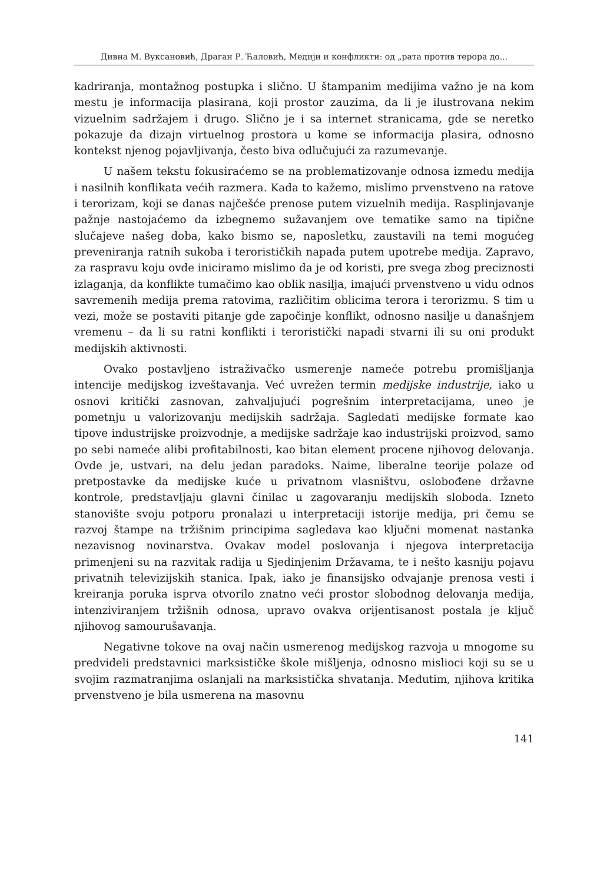Дивна М. Вуксановић, Драган Р. Ћаловић, Медији и конфликти: од „рата против терора до...
kadriranja, montažnog postupka i slično. U štampanim medijima važno je na kom mestu je informacija plasirana, koji prostor zauzima, da li je ilustrovana nekim vizuelnim sadržajem i drugo. Slično je i sa internet stranicama, gde se neretko pokazuje da dizajn virtuelnog prostora u kome se informacija plasira, odnosno kontekst njenog pojavljivanja, često biva odlučujući za razumevanje.
U našem tekstu fokusiraćemo se na problematizovanje odnosa između medija i nasilnih konflikata većih razmera. Kada to kažemo, mislimo prvenstveno na ratove i terorizam, koji se danas najčešće prenose putem vizuelnih medija. Rasplinjavanje pažnje nastojaćemo da izbegnemo sužavanjem ove tematike samo na tipične slučajeve našeg doba, kako bismo se, naposletku, zaustavili na temi mogućeg preveniranja ratnih sukoba i terorističkih napada putem upotrebe medija. Zapravo, za raspravu koju ovde iniciramo mislimo da je od koristi, pre svega zbog preciznosti izlaganja, da konflikte tumačimo kao oblik nasilja, imajući prvenstveno u vidu odnos savremenih medija prema ratovima, različitim oblicima terora i terorizmu. S tim u vezi, može se postaviti pitanje gde započinje konflikt, odnosno nasilje u današnjem vremenu – da li su ratni konflikti i teroristički napadi stvarni ili su oni produkt medijskih aktivnosti.
Ovako postavljeno istraživačko usmerenje nameće potrebu promišljanja intencije medijskog izveštavanja. Već uvrežen termin medijske industrije, iako u osnovi kritički zasnovan, zahvaljujući pogrešnim interpretacijama, uneo je pometnju u valorizovanju medijskih sadržaja. Sagledati medijske formate kao tipove industrijske proizvodnje, a medijske sadržaje kao industrijski proizvod, samo po sebi nameće alibi profitabilnosti, kao bitan element procene njihovog delovanja. Ovde je, ustvari, na delu jedan paradoks. Naime, liberalne teorije polaze od pretpostavke da medijske kuće u privatnom vlasništvu, oslobođene državne kontrole, predstavljaju glavni činilac u zagovaranju medijskih sloboda. Izneto stanovište svoju potporu pronalazi u interpretaciji istorije medija, pri čemu se razvoj štampe na tržišnim principima sagledava kao ključni momenat nastanka nezavisnog novinarstva. Ovakav model poslovanja i njegova interpretacija primenjeni su na razvitak radija u Sjedinjenim Državama, te i nešto kasniju pojavu privatnih televizijskih stanica. Ipak, iako je finansijsko odvajanje prenosa vesti i kreiranja poruka isprva otvorilo znatno veći prostor slobodnog delovanja medija, intenziviranjem tržišnih odnosa, upravo ovakva orijentisanost postala je ključ njihovog samourušavanja.
Negativne tokove na ovaj način usmerenog medijskog razvoja u mnogome su predvideli predstavnici marksističke škole mišljenja, odnosno mislioci koji su se u svojim razmatranjima oslanjali na marksistička shvatanja. Međutim, njihova kritika prvenstveno je bila usmerena na masovnu
141